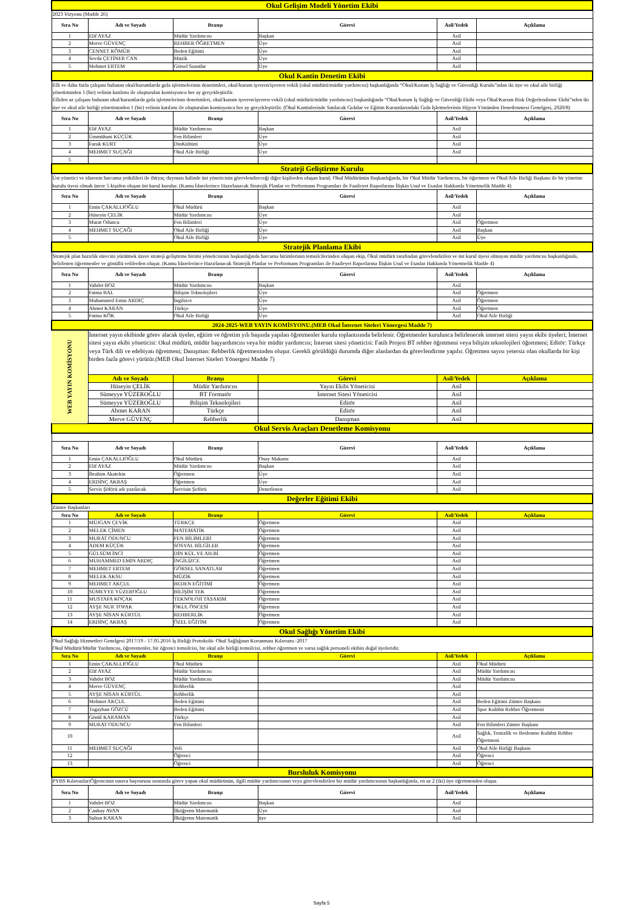| Okul Gelişim Modeli Yönetim Ekibi | | | | | |
| 2023 Vizyonu (Madde 26) | | | | | |
| Sıra No | Adı ve Soyadı | Branşı | Görevi | Asil/Yedek | Açıklama |
| 1 | Elif AYAZ | Müdür Yardımcısı | Başkan | Asil | |
| 2 | Merve GÜVENÇ | REHBER ÖĞRETMEN | Üye | Asil | |
| 3 | CENNET KÖMÜR | Beden Eğitimi | Üye | Asil | |
| 4 | Sevda ÇETİNER CAN | Müzik | Üye | Asil | |
| 5 | Mehmet ERTEM | Görsel Sanatlar | Üye | Asil | |
| Okul Kantin Denetim Ekibi | | | | | |
| Elli ve daha fazla çalışanı bulunan okul/kurumlarda gıda işletmelerinin denetimleri, okul/kurum işveren/işveren vekili (okul müdürü/müdür yardımcısı) başkanlığında “Okul/Kurum İş Sağlığı ve Güvenliği Kurulu”ndan iki üye ve okul aile birliği yönetiminden 1 (bir) velinin katılımı ile oluşturulan komisyonca her ay gerçekleştirilir. Elliden az çalışanı bulunan okul/kurumlarda gıda işletmelerinin denetimleri, okul/kurum işveren/işveren vekili (okul müdürü/müdür yardımcısı) başkanlığında “Okul/kurum İş Sağlığı ve Güvenliği Ekibi veya Okul/Kurum Risk Değerlendirme Ekibi”nden iki üye ve okul aile birliği yönetiminden 1 (bir) velinin katılımı ile oluşturulan komisyonca her ay gerçekleştirilir. (Okul Kantinlerinde Satılacak Gıdalar ve Eğitim Kurumlarındaki Gıda İşletmelerinin Hijyen Yönünden Denetlenmesi Genelgesi, 2020/8) | | | | | |
| Sıra No | Adı ve Soyadı | Branşı | Görevi | Asil/Yedek | Açıklama |
| 1 | Elif AYAZ | Müdür Yardımcısı | Başkan | Asil | |
| 2 | Ümmühani KÜÇÜK | Fen Bilimleri | Üye | Asil | |
| 3 | Faruk KURT | DinKültürü | Üye | Asil | |
| 4 | MEHMET SUÇAĞI | Okul Aile Birliği | Üye | Asil | |
| 5 | | | | | |
| Strateji Geliştirme Kurulu | | | | | |
| Üst yönetici ve idarenin harcama yetkilileri ile ihtiyaç duyması halinde üst yöneticinin görevlendireceği diğer kişilerden oluşan kurul. Okul Müdürünün Başkanlığında, bir Okul Müdür Yardımcısı, bir öğretmen ve Okul/Aile Birliği Başkanı ile bir yönetim kurulu üyesi olmak üzere 5 kişiden oluşan üst kurul kurulur. (Kamu İdarelerince Hazırlanacak Stratejik Planlar ve Performans Programları ile Faaileyet Raporlarına İlişkin Usul ve Esaslar Hakkında Yönetmelik Madde 4) | | | | | |
| Sıra No | Adı ve Soyadı | Branşı | Görevi | Asil/Yedek | Açıklama |
| 1 | Emin ÇAKALLIOĞLU | Okul Müdürü | Başkan | Asil | |
| 2 | Hüseyin ÇELİK | Müdür Yardımcısı | Üye | Asil | |
| 3 | Murat Oduncu | Fen Bilimleri | Üye | Asil | Öğretmen |
| 4 | MEHMET SUÇAĞI | Okul Aile Birliği | Üye | Asil | Başkan |
| 5 | | Okul Aile Birliği | Üye | Asil | Üye |
| Stratejik Planlama Ekibi | | | | | |
| Stratejik plan hazırlık sürecini yürütmek üzere strateji geliştirme birimi yöneticisinin başkanlığında harcama birimlerinin temsilcilerinden oluşan ekip, Okul müdürü tarafından görevlendirilen ve üst kurul üyesi olmayan müdür yardımcısı başkanlığında, belirlenen öğretmenler ve gönüllü velilerden oluşur. (Kamu İdarelerince Hazırlanacak Stratejik Planlar ve Performans Programları ile Faaileyet Raporlarına İlişkin Usul ve Esaslar Hakkında Yönetmelik Madde 4) | | | | | |
| Sıra No | Adı ve Soyadı | Branşı | Görevi | Asil/Yedek | Açıklama |
| 1 | Vahdet BOZ | Müdür Yardımcısı | Başkan | Asil | |
| 2 | Fatma BAL | Bilişim Teknolojileri | Üye | Asil | Öğretmen |
| 3 | Muhammed Emin ARDIÇ | İngilizce | Üye | Asil | Öğretmen |
| 4 | Ahmet KARAN | Türkçe | Üye | Asil | Öğretmen |
| 5 | Fatma KÖK | Okul Aile Birliği | Üye | Asil | Okul Aile Birliği |
| 2024-2025-WEB YAYIN KOMİSYONU.(MEB Okul İnternet Siteleri Yönergesi Madde 7) | | | | | |
| WEB YAYIN KOMİSYONU | İnternet yayın ekibinde görev alacak üyeler, eğitim ve öğretim yılı başında yapılan öğretmenler kurulu toplantısında belirlenir. Öğretmenler kurulunca belirlenecek internet sitesi yayın ekibi üyeleri; İnternet sitesi yayın ekibi yöneticisi: Okul müdürü, müdür başyardımcısı veya bir müdür yardımcısı; İnternet sitesi yöneticisi: Fatih Projesi BT rehber öğretmeni veya bilişim teknolojileri öğretmeni; Editör: Türkçe veya Türk dili ve edebiyatı öğretmeni; Danışman: Rehberlik öğretmeninden oluşur. Gerekli görüldüğü durumda diğer alanlardan da görevlendirme yapılır. Öğretmen sayısı yetersiz olan okullarda bir kişi birden fazla görevi yürütür.(MEB Okul İnternet Siteleri Yönergesi Madde 7) | | | | |
| | Adı ve Soyadı | Branşı | Görevi | Asil/Yedek | Açıklama |
| | Hüseyin ÇELİK | Müdür Yardımcısı | Yayın Ekibi Yöneticisi | Asil | |
| | Sümeyye YÜZEROĞLU | BT Formatör | İnternet Sitesi Yöneticisi | Asil | |
| | Sümeyye YÜZEROĞLU | Bilişim Teknolojileri | Editör | Asil | |
| | Ahmet KARAN | Türkçe | Editör | Asil | |
| | Merve GÜVENÇ | Rehberlik | Danışman | Asil | |
| Okul Servis Araçları Denetleme Komisyonu | | | | | |
| Sıra No | Adı ve Soyadı | Branşı | Görevi | Asil/Yedek | Açıklama |
| 1 | Emin ÇAKALLIOĞLU | Okul Müdürü | Onay Makamı | Asil | |
| 2 | Elif AYAZ | Müdür Yardımcısı | Başkan | Asil | |
| 3 | İbrahim Akatekin | Öğretmen | Üye | Asil | |
| 4 | ERDİNÇ AKBAŞ | Öğretmen | Üye | Asil | |
| 5 | Servis Şöförü adı yazılacak | Servisin Şoförü | Denetlenen | Asil | |
| Değerler Eğitimi Ekibi | | | | | |
| Zümre Başkanları | | | | | |
| Sıra No | Adı ve Soyadı | Branşı | Görevi | Asil/Yedek | Açıklama |
| 1 | MÜJGAN ÇEVİK | TÜRKÇE | Öğretmen | Asil | |
| 2 | MELEK ÇİMEN | MATEMATİK | Öğretmen | Asil | |
| 3 | MURAT ODUNCU | FEN BİLİMLERİ | Öğretmen | Asil | |
| 4 | ADEM KÜÇÜK | SOSYAL BİLGİLER | Öğretmen | Asil | |
| 5 | GÜLSÜM İNCİ | DİN KÜL.VE AH.Bİ | Öğretmen | Asil | |
| 6 | MUHAMMED EMİN ARDIÇ | İNGİLİZCE | Öğretmen | Asil | |
| 7 | MEHMET ERTEM | GÖRSEL SANATLAR | Öğretmen | Asil | |
| 8 | MELEK AKSU | MÜZİK | Öğretmen | Asil | |
| 9 | MEHMET AKÇUL | BEDEN EĞİTİMİ | Öğretmen | Asil | |
| 10 | SÜMEYYE YÜZEROĞLU | BİLİŞİM TEK | Öğretmen | Asil | |
| 11 | MUSTAFA KOÇAK | TEKNOLOJİ TASARIM | Öğretmen | Asil | |
| 12 | AYŞE NUR TOPAK | OKUL ÖNCESİ | Öğretmen | Asil | |
| 13 | AYŞE NİSAN KÜRTÜL | REHBERLİK | Öğretmen | Asil | |
| 14 | ERDİNÇ AKBAŞ | ÖZEL EĞİTİM | Öğretmen | Asil | |
| Okul Sağlığı Yönetim Ekibi | | | | | |
| Okul Sağlığı Hizmetleri Genelgesi 2017/19 - 17.05.2016 İş Birliği Protokolü- Okul Sağlığının Korunması Kılavuzu -2017 Okul Müdürü/Müdür Yardımcısı, öğretemenler, bir öğrenci temsilcisi, bir okul aile birliği temsilcisi, rehber öğretmen ve varsa sağlık personeli ekibin doğal üyeleridir. | | | | | |
| Sıra No | Adı ve Soyadı | Branşı | Görevi | Asil/Yedek | Açıklama |
| 1 | Emin ÇAKALLIOĞLU | Okul Müdürü | | Asil | Okul Müdürü |
| 2 | Elif AYAZ | Müdür Yardımcısı | | Asil | Müdür Yardımcısı |
| 3 | Vahdet BOZ | Müdür Yardımcısı | | Asil | Müdür Yardımcısı |
| 4 | Merve GÜVENÇ | Rehberlik | | Asil | |
| 5 | AYŞE NİSAN KÜRTÜL | Rehberlik | | Asil | |
| 6 | Mehmet AKÇUL | Beden Eğitimi | | Asil | Beden Eğitimi Zümre Başkanı |
| 7 | Togayhan GÖZCÜ | Beden Eğitimi | | Asil | Spor Kulübü Rehber Öğretmeni |
| 8 | Gönül KARAMAN | Türkçe | | Asil | |
| 9 | MURAT ODUNCU | Fen Bilimleri | | Asil | Fen Bilimleri Zümre Başkanı |
| 10 | | | | Asil | Sağlık, Temizlik ve Beslenme Kulübü Rehber Öğretmeni |
| 11 | MEHMET SUÇAĞI | Veli | | Asil | Okul Aile Birliği Başkanı |
| 12 | | Öğrenci | | Asil | Öğrenci |
| 13 | | Öğrenci | | Asil | Öğrenci |
| Bursluluk Komisyonu | | | | | |
| PYBS KılavuzlarıÖğrencinin sınava başvurusu sırasında görev yapan okul müdürünün, ilgili müdür yardımcısının veya görevlendirilen bir müdür yardımcısının başkanlığında, en az 2 (iki) üye öğretmenden oluşur. | | | | | |
| Sıra No | Adı ve Soyadı | Branşı | Görevi | Asil/Yedek | Açıklama |
| 1 | Vahdet BOZ | Müdür Yardımcısı | Başkan | Asil | |
| 2 | Canbay AVAN | İlköğretm Matematik | Üye | Asil | |
| 3 | Sultan KARAN | İlköğretm Matematik | üye | Asil | |
Sayfa 5